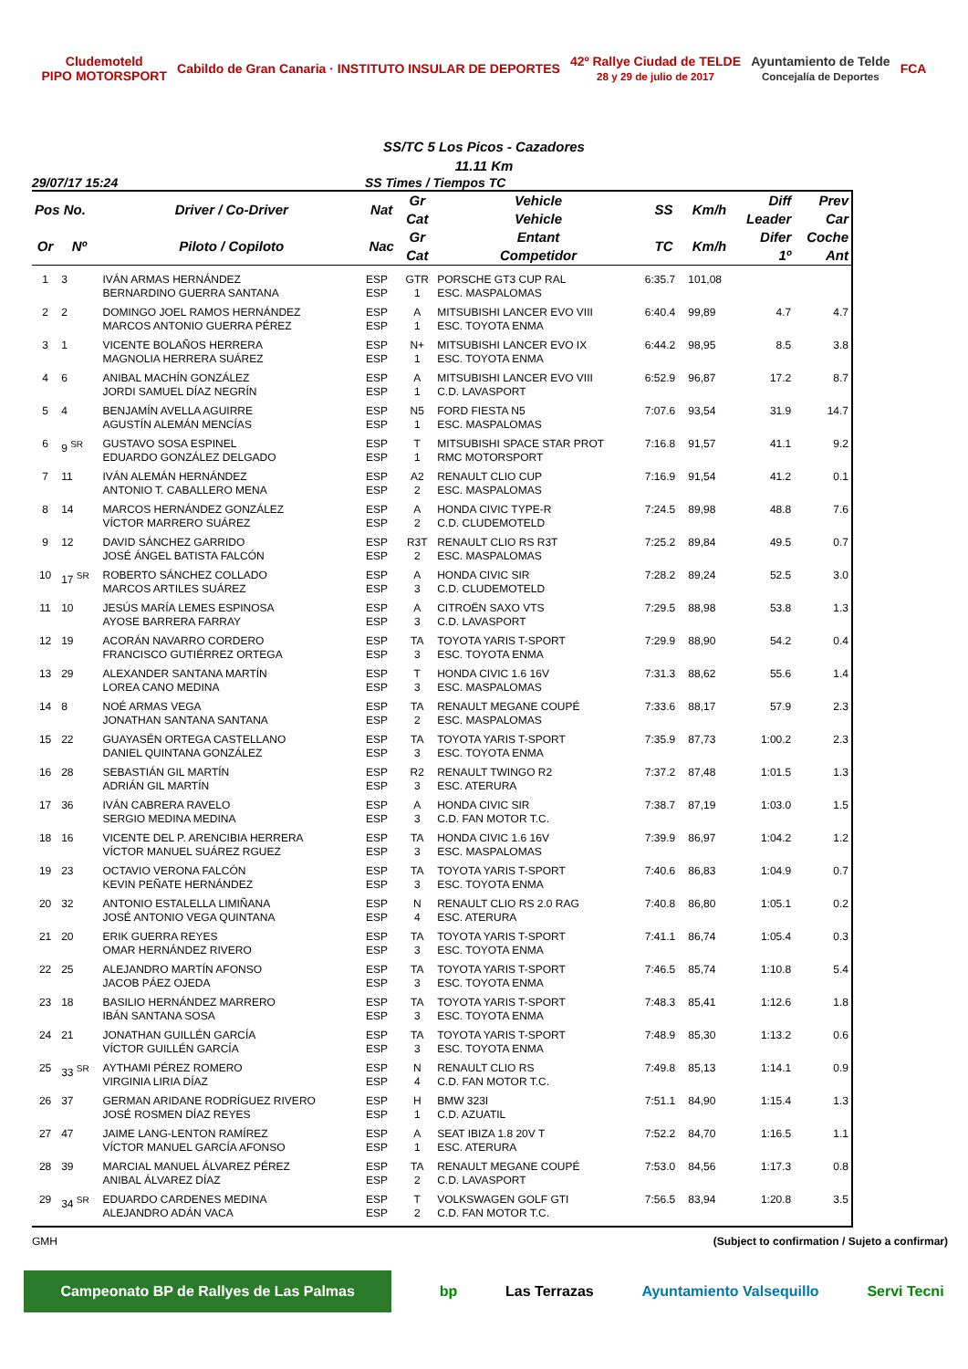Cludemoteld
PIPO MOTORSPORT Cabildo de Gran Canaria · INSTITUTO INSULAR DE DEPORTES 42º Rallye Ciudad de TELDE
28 y 29 de julio de 2017 Ayuntamiento de Telde
Concejalía de Deportes FCA
SS/TC 5 Los Picos - Cazadores
11.11 Km
29/07/17 15:24 SS Times / Tiempos TC
| Pos No. | | Driver / Co-Driver | Nat | Gr Cat | Vehicle Vehicle | SS | Km/h | Diff Leader | Prev Car |
| --- | --- | --- | --- | --- | --- | --- | --- | --- | --- |
| Or | Nº | Piloto / Copiloto | Nac | Gr Cat | Entant Competidor | TC | Km/h | Difer 1º | Coche Ant |
| 1 | 3 | IVÁN ARMAS HERNÁNDEZ BERNARDINO GUERRA SANTANA | ESP ESP | GTR 1 | PORSCHE GT3 CUP RAL ESC. MASPALOMAS | 6:35.7 | 101,08 | | |
| 2 | 2 | DOMINGO JOEL RAMOS HERNÁNDEZ MARCOS ANTONIO GUERRA PÉREZ | ESP ESP | A 1 | MITSUBISHI LANCER EVO VIII ESC. TOYOTA ENMA | 6:40.4 | 99,89 | 4.7 | 4.7 |
| 3 | 1 | VICENTE BOLAÑOS HERRERA MAGNOLIA HERRERA SUÁREZ | ESP ESP | N+ 1 | MITSUBISHI LANCER EVO IX ESC. TOYOTA ENMA | 6:44.2 | 98,95 | 8.5 | 3.8 |
| 4 | 6 | ANIBAL MACHÍN GONZÁLEZ JORDI SAMUEL DÍAZ NEGRÍN | ESP ESP | A 1 | MITSUBISHI LANCER EVO VIII C.D. LAVASPORT | 6:52.9 | 96,87 | 17.2 | 8.7 |
| 5 | 4 | BENJAMÍN AVELLA AGUIRRE AGUSTÍN ALEMÁN MENCÍAS | ESP ESP | N5 1 | FORD FIESTA N5 ESC. MASPALOMAS | 7:07.6 | 93,54 | 31.9 | 14.7 |
| 6 | 9 <sup>SR</sup> | GUSTAVO SOSA ESPINEL EDUARDO GONZÁLEZ DELGADO | ESP ESP | T 1 | MITSUBISHI SPACE STAR PROT RMC MOTORSPORT | 7:16.8 | 91,57 | 41.1 | 9.2 |
| 7 | 11 | IVÁN ALEMÁN HERNÁNDEZ ANTONIO T. CABALLERO MENA | ESP ESP | A2 2 | RENAULT CLIO CUP ESC. MASPALOMAS | 7:16.9 | 91,54 | 41.2 | 0.1 |
| 8 | 14 | MARCOS HERNÁNDEZ GONZÁLEZ VÍCTOR MARRERO SUÁREZ | ESP ESP | A 2 | HONDA CIVIC TYPE-R C.D. CLUDEMOTELD | 7:24.5 | 89,98 | 48.8 | 7.6 |
| 9 | 12 | DAVID SÁNCHEZ GARRIDO JOSÉ ÁNGEL BATISTA FALCÓN | ESP ESP | R3T 2 | RENAULT CLIO RS R3T ESC. MASPALOMAS | 7:25.2 | 89,84 | 49.5 | 0.7 |
| 10 | 17 <sup>SR</sup> | ROBERTO SÁNCHEZ COLLADO MARCOS ARTILES SUÁREZ | ESP ESP | A 3 | HONDA CIVIC SIR C.D. CLUDEMOTELD | 7:28.2 | 89,24 | 52.5 | 3.0 |
| 11 | 10 | JESÚS MARÍA LEMES ESPINOSA AYOSE BARRERA FARRAY | ESP ESP | A 3 | CITROËN SAXO VTS C.D. LAVASPORT | 7:29.5 | 88,98 | 53.8 | 1.3 |
| 12 | 19 | ACORÁN NAVARRO CORDERO FRANCISCO GUTIÉRREZ ORTEGA | ESP ESP | TA 3 | TOYOTA YARIS T-SPORT ESC. TOYOTA ENMA | 7:29.9 | 88,90 | 54.2 | 0.4 |
| 13 | 29 | ALEXANDER SANTANA MARTÍN LOREA CANO MEDINA | ESP ESP | T 3 | HONDA CIVIC 1.6 16V ESC. MASPALOMAS | 7:31.3 | 88,62 | 55.6 | 1.4 |
| 14 | 8 | NOÉ ARMAS VEGA JONATHAN SANTANA SANTANA | ESP ESP | TA 2 | RENAULT MEGANE COUPÉ ESC. MASPALOMAS | 7:33.6 | 88,17 | 57.9 | 2.3 |
| 15 | 22 | GUAYASÉN ORTEGA CASTELLANO DANIEL QUINTANA GONZÁLEZ | ESP ESP | TA 3 | TOYOTA YARIS T-SPORT ESC. TOYOTA ENMA | 7:35.9 | 87,73 | 1:00.2 | 2.3 |
| 16 | 28 | SEBASTIÁN GIL MARTÍN ADRIÁN GIL MARTÍN | ESP ESP | R2 3 | RENAULT TWINGO R2 ESC. ATERURA | 7:37.2 | 87,48 | 1:01.5 | 1.3 |
| 17 | 36 | IVÁN CABRERA RAVELO SERGIO MEDINA MEDINA | ESP ESP | A 3 | HONDA CIVIC SIR C.D. FAN MOTOR T.C. | 7:38.7 | 87,19 | 1:03.0 | 1.5 |
| 18 | 16 | VICENTE DEL P. ARENCIBIA HERRERA VÍCTOR MANUEL SUÁREZ RGUEZ | ESP ESP | TA 3 | HONDA CIVIC 1.6 16V ESC. MASPALOMAS | 7:39.9 | 86,97 | 1:04.2 | 1.2 |
| 19 | 23 | OCTAVIO VERONA FALCÓN KEVIN PEÑATE HERNÁNDEZ | ESP ESP | TA 3 | TOYOTA YARIS T-SPORT ESC. TOYOTA ENMA | 7:40.6 | 86,83 | 1:04.9 | 0.7 |
| 20 | 32 | ANTONIO ESTALELLA LIMIÑANA JOSÉ ANTONIO VEGA QUINTANA | ESP ESP | N 4 | RENAULT CLIO RS 2.0 RAG ESC. ATERURA | 7:40.8 | 86,80 | 1:05.1 | 0.2 |
| 21 | 20 | ERIK GUERRA REYES OMAR HERNÁNDEZ RIVERO | ESP ESP | TA 3 | TOYOTA YARIS T-SPORT ESC. TOYOTA ENMA | 7:41.1 | 86,74 | 1:05.4 | 0.3 |
| 22 | 25 | ALEJANDRO MARTÍN AFONSO JACOB PÁEZ OJEDA | ESP ESP | TA 3 | TOYOTA YARIS T-SPORT ESC. TOYOTA ENMA | 7:46.5 | 85,74 | 1:10.8 | 5.4 |
| 23 | 18 | BASILIO HERNÁNDEZ MARRERO IBÁN SANTANA SOSA | ESP ESP | TA 3 | TOYOTA YARIS T-SPORT ESC. TOYOTA ENMA | 7:48.3 | 85,41 | 1:12.6 | 1.8 |
| 24 | 21 | JONATHAN GUILLÉN GARCÍA VÍCTOR GUILLÉN GARCÍA | ESP ESP | TA 3 | TOYOTA YARIS T-SPORT ESC. TOYOTA ENMA | 7:48.9 | 85,30 | 1:13.2 | 0.6 |
| 25 | 33 <sup>SR</sup> | AYTHAMI PÉREZ ROMERO VIRGINIA LIRIA DÍAZ | ESP ESP | N 4 | RENAULT CLIO RS C.D. FAN MOTOR T.C. | 7:49.8 | 85,13 | 1:14.1 | 0.9 |
| 26 | 37 | GERMAN ARIDANE RODRÍGUEZ RIVERO JOSÉ ROSMEN DÍAZ REYES | ESP ESP | H 1 | BMW 323I C.D. AZUATIL | 7:51.1 | 84,90 | 1:15.4 | 1.3 |
| 27 | 47 | JAIME LANG-LENTON RAMÍREZ VÍCTOR MANUEL GARCÍA AFONSO | ESP ESP | A 1 | SEAT IBIZA 1.8 20V T ESC. ATERURA | 7:52.2 | 84,70 | 1:16.5 | 1.1 |
| 28 | 39 | MARCIAL MANUEL ÁLVAREZ PÉREZ ANIBAL ÁLVAREZ DÍAZ | ESP ESP | TA 2 | RENAULT MEGANE COUPÉ C.D. LAVASPORT | 7:53.0 | 84,56 | 1:17.3 | 0.8 |
| 29 | 34 <sup>SR</sup> | EDUARDO CARDENES MEDINA ALEJANDRO ADÁN VACA | ESP ESP | T 2 | VOLKSWAGEN GOLF GTI C.D. FAN MOTOR T.C. | 7:56.5 | 83,94 | 1:20.8 | 3.5 |
GMH (Subject to confirmation / Sujeto a confirmar)
Campeonato BP de Rallyes de Las Palmas bp Las Terrazas Ayuntamiento Valsequillo Servi Tecni